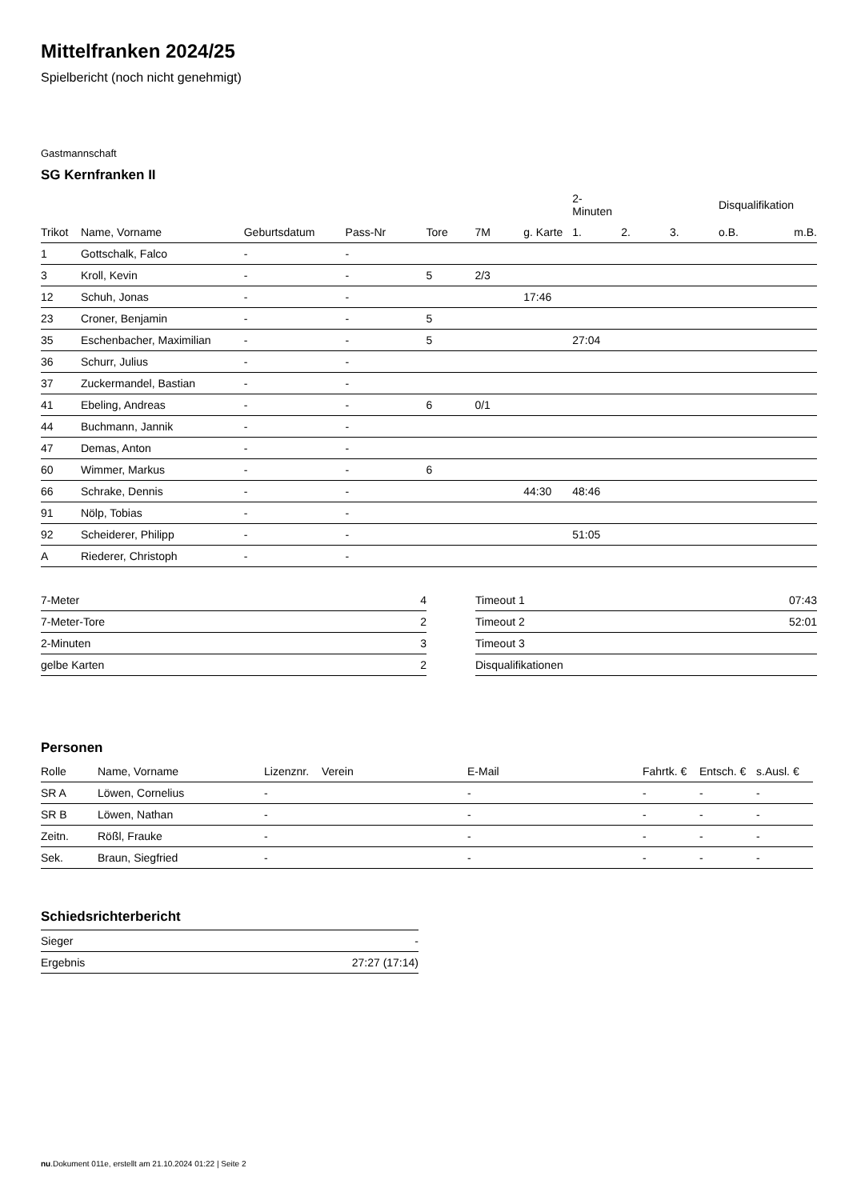Mittelfranken 2024/25
Spielbericht (noch nicht genehmigt)
Gastmannschaft
SG Kernfranken II
| | | | | | | | 2-Minuten | | | Disqualifikation | |
| --- | --- | --- | --- | --- | --- | --- | --- | --- | --- | --- | --- |
| Trikot | Name, Vorname | Geburtsdatum | Pass-Nr | Tore | 7M | g. Karte | 1. | 2. | 3. | o.B. | m.B. |
| 1 | Gottschalk, Falco | - | - | | | | | | | | |
| 3 | Kroll, Kevin | - | - | 5 | 2/3 | | | | | | |
| 12 | Schuh, Jonas | - | - | | | 17:46 | | | | | |
| 23 | Croner, Benjamin | - | - | 5 | | | | | | | |
| 35 | Eschenbacher, Maximilian | - | - | 5 | | | 27:04 | | | | |
| 36 | Schurr, Julius | - | - | | | | | | | | |
| 37 | Zuckermandel, Bastian | - | - | | | | | | | | |
| 41 | Ebeling, Andreas | - | - | 6 | 0/1 | | | | | | |
| 44 | Buchmann, Jannik | - | - | | | | | | | | |
| 47 | Demas, Anton | - | - | | | | | | | | |
| 60 | Wimmer, Markus | - | - | 6 | | | | | | | |
| 66 | Schrake, Dennis | - | - | | | 44:30 | 48:46 | | | | |
| 91 | Nölp, Tobias | - | - | | | | | | | | |
| 92 | Scheiderer, Philipp | - | - | | | | 51:05 | | | | |
| A | Riederer, Christoph | - | - | | | | | | | | |
| 7-Meter | 4 |
| 7-Meter-Tore | 2 |
| 2-Minuten | 3 |
| gelbe Karten | 2 |
| Timeout 1 | 07:43 |
| Timeout 2 | 52:01 |
| Timeout 3 | |
| Disqualifikationen | |
Personen
| Rolle | Name, Vorname | Lizenznr. | Verein | E-Mail | Fahrtk. € | Entsch. € | s.Ausl. € |
| --- | --- | --- | --- | --- | --- | --- | --- |
| SR A | Löwen, Cornelius | - | | - | - | - | - |
| SR B | Löwen, Nathan | - | | - | - | - | - |
| Zeitn. | Rößl, Frauke | - | | - | - | - | - |
| Sek. | Braun, Siegfried | - | | - | - | - | - |
Schiedsrichterbericht
| Sieger | - |
| Ergebnis | 27:27 (17:14) |
nu.Dokument 011e, erstellt am 21.10.2024 01:22 | Seite 2